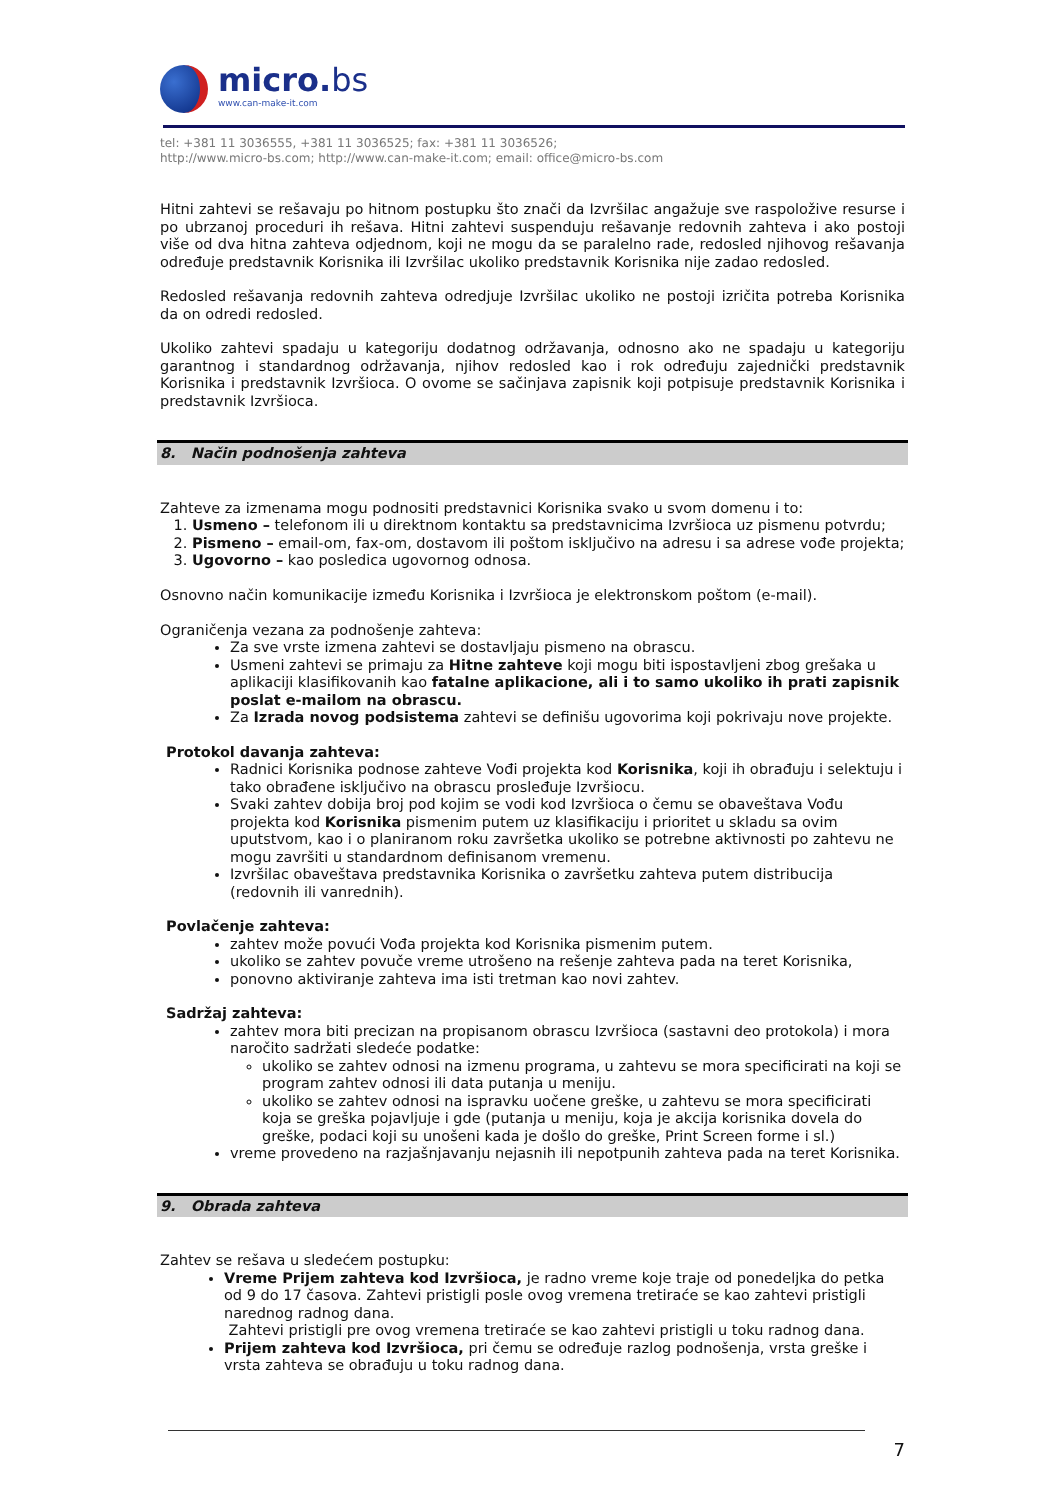micro.bs
www.can-make-it.com
tel: +381 11 3036555, +381 11 3036525; fax: +381 11 3036526;
http://www.micro-bs.com; http://www.can-make-it.com; email: office@micro-bs.com
Hitni zahtevi se rešavaju po hitnom postupku što znači da Izvršilac angažuje sve raspoložive resurse i po ubrzanoj proceduri ih rešava. Hitni zahtevi suspenduju rešavanje redovnih zahteva i ako postoji više od dva hitna zahteva odjednom, koji ne mogu da se paralelno rade, redosled njihovog rešavanja određuje predstavnik Korisnika ili Izvršilac ukoliko predstavnik Korisnika nije zadao redosled.
Redosled rešavanja redovnih zahteva odredjuje Izvršilac ukoliko ne postoji izričita potreba Korisnika da on odredi redosled.
Ukoliko zahtevi spadaju u kategoriju dodatnog održavanja, odnosno ako ne spadaju u kategoriju garantnog i standardnog održavanja, njihov redosled kao i rok određuju zajednički predstavnik Korisnika i predstavnik Izvršioca. O ovome se sačinjava zapisnik koji potpisuje predstavnik Korisnika i predstavnik Izvršioca.
8. Način podnošenja zahteva
Zahteve za izmenama mogu podnositi predstavnici Korisnika svako u svom domenu i to:
1. Usmeno – telefonom ili u direktnom kontaktu sa predstavnicima Izvršioca uz pismenu potvrdu;
2. Pismeno – email-om, fax-om, dostavom ili poštom isključivo na adresu i sa adrese vođe projekta;
3. Ugovorno – kao posledica ugovornog odnosa.
Osnovno način komunikacije između Korisnika i Izvršioca je elektronskom poštom (e-mail).
Ograničenja vezana za podnošenje zahteva:
Za sve vrste izmena zahtevi se dostavljaju pismeno na obrascu.
Usmeni zahtevi se primaju za Hitne zahteve koji mogu biti ispostavljeni zbog grešaka u aplikaciji klasifikovanih kao fatalne aplikacione, ali i to samo ukoliko ih prati zapisnik poslat e-mailom na obrascu.
Za Izrada novog podsistema zahtevi se definišu ugovorima koji pokrivaju nove projekte.
Protokol davanja zahteva:
Radnici Korisnika podnose zahteve Vođi projekta kod Korisnika, koji ih obrađuju i selektuju i tako obrađene isključivo na obrascu prosleđuje Izvršiocu.
Svaki zahtev dobija broj pod kojim se vodi kod Izvršioca o čemu se obaveštava Vođu projekta kod Korisnika pismenim putem uz klasifikaciju i prioritet u skladu sa ovim uputstvom, kao i o planiranom roku završetka ukoliko se potrebne aktivnosti po zahtevu ne mogu završiti u standardnom definisanom vremenu.
Izvršilac obaveštava predstavnika Korisnika o završetku zahteva putem distribucija (redovnih ili vanrednih).
Povlačenje zahteva:
zahtev može povući Vođa projekta kod Korisnika pismenim putem.
ukoliko se zahtev povuče vreme utrošeno na rešenje zahteva pada na teret Korisnika,
ponovno aktiviranje zahteva ima isti tretman kao novi zahtev.
Sadržaj zahteva:
zahtev mora biti precizan na propisanom obrascu Izvršioca (sastavni deo protokola) i mora naročito sadržati sledeće podatke:
ukoliko se zahtev odnosi na izmenu programa, u zahtevu se mora specificirati na koji se program zahtev odnosi ili data putanja u meniju.
ukoliko se zahtev odnosi na ispravku uočene greške, u zahtevu se mora specificirati koja se greška pojavljuje i gde (putanja u meniju, koja je akcija korisnika dovela do greške, podaci koji su unošeni kada je došlo do greške, Print Screen forme i sl.)
vreme provedeno na razjašnjavanju nejasnih ili nepotpunih zahteva pada na teret Korisnika.
9. Obrada zahteva
Zahtev se rešava u sledećem postupku:
Vreme Prijem zahteva kod Izvršioca, je radno vreme koje traje od ponedeljka do petka od 9 do 17 časova. Zahtevi pristigli posle ovog vremena tretiraće se kao zahtevi pristigli narednog radnog dana.
Zahtevi pristigli pre ovog vremena tretiraće se kao zahtevi pristigli u toku radnog dana.
Prijem zahteva kod Izvršioca, pri čemu se određuje razlog podnošenja, vrsta greške i vrsta zahteva se obrađuju u toku radnog dana.
7